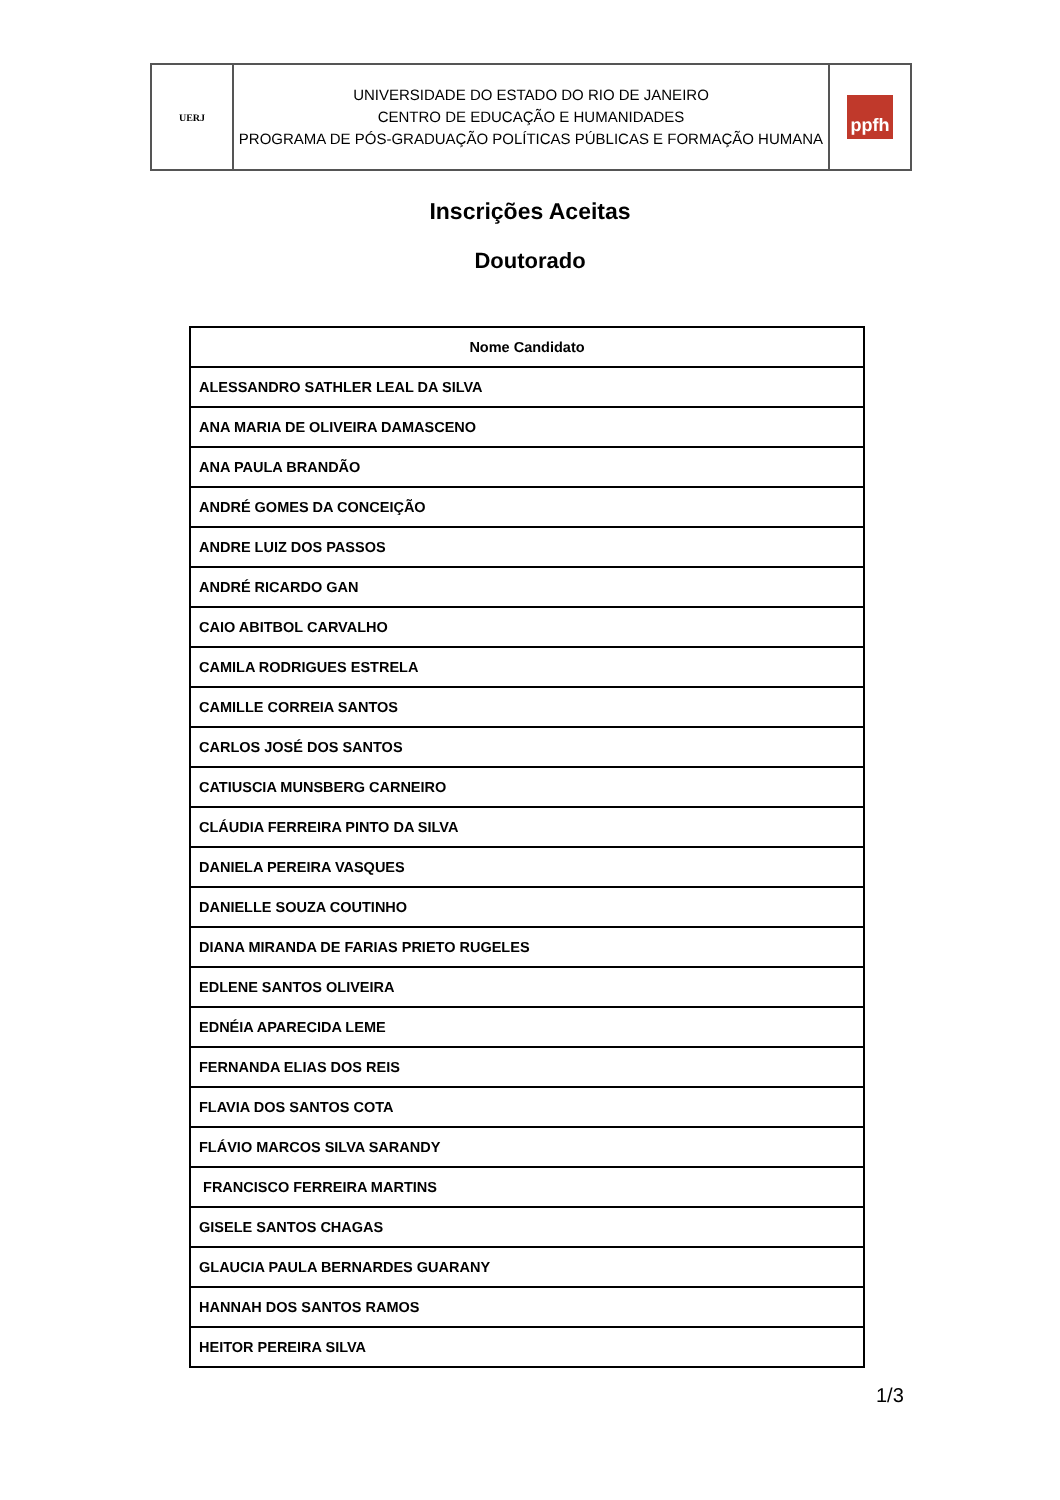| UERJ | UNIVERSIDADE DO ESTADO DO RIO DE JANEIRO CENTRO DE EDUCAÇÃO E HUMANIDADES PROGRAMA DE PÓS-GRADUAÇÃO POLÍTICAS PÚBLICAS E FORMAÇÃO HUMANA | ppfh |
Inscrições Aceitas
Doutorado
| Nome Candidato |
| --- |
| ALESSANDRO SATHLER LEAL DA SILVA |
| ANA MARIA DE OLIVEIRA DAMASCENO |
| ANA PAULA BRANDÃO |
| ANDRÉ GOMES DA CONCEIÇÃO |
| ANDRE LUIZ DOS PASSOS |
| ANDRÉ RICARDO GAN |
| CAIO ABITBOL CARVALHO |
| CAMILA RODRIGUES ESTRELA |
| CAMILLE CORREIA SANTOS |
| CARLOS JOSÉ DOS SANTOS |
| CATIUSCIA MUNSBERG CARNEIRO |
| CLÁUDIA FERREIRA PINTO DA SILVA |
| DANIELA PEREIRA VASQUES |
| DANIELLE SOUZA COUTINHO |
| DIANA MIRANDA DE FARIAS PRIETO RUGELES |
| EDLENE SANTOS OLIVEIRA |
| EDNÉIA APARECIDA LEME |
| FERNANDA ELIAS DOS REIS |
| FLAVIA DOS SANTOS COTA |
| FLÁVIO MARCOS SILVA SARANDY |
| FRANCISCO FERREIRA MARTINS |
| GISELE SANTOS CHAGAS |
| GLAUCIA PAULA BERNARDES GUARANY |
| HANNAH DOS SANTOS RAMOS |
| HEITOR PEREIRA SILVA |
1/3